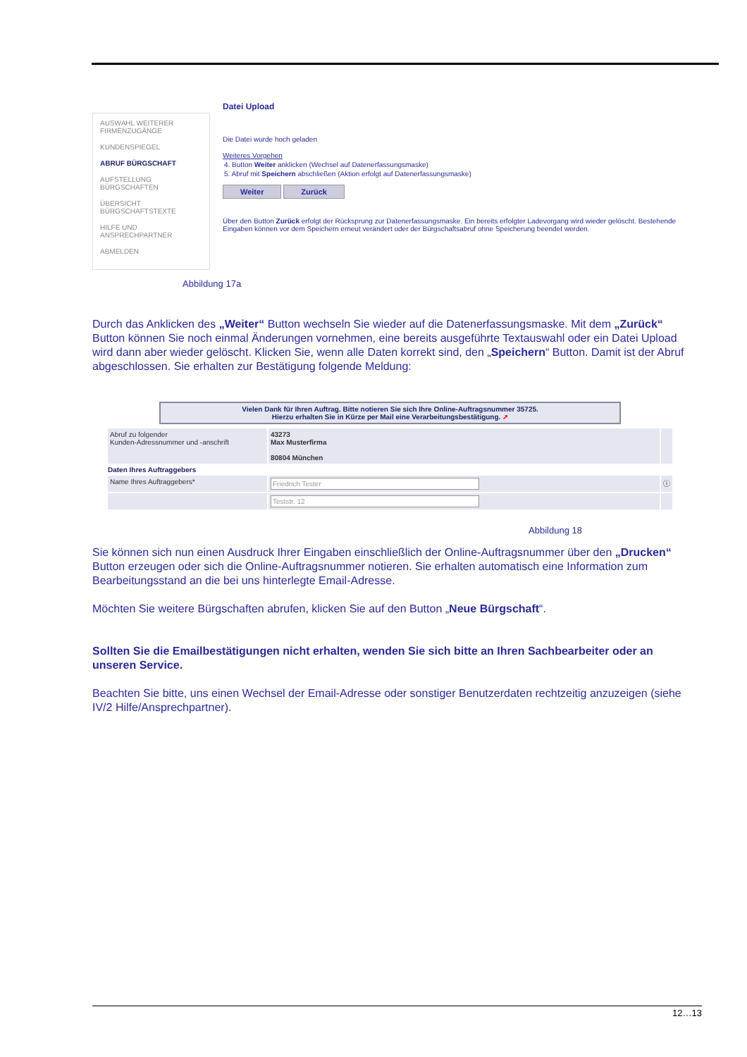AUSWAHL WEITERER FIRMENZUGÄNGE
KUNDENSPIEGEL
ABRUF BÜRGSCHAFT
AUFSTELLUNG BÜRGSCHAFTEN
ÜBERSICHT BÜRGSCHAFTSTEXTE
HILFE UND ANSPRECHPARTNER
ABMELDEN
Datei Upload
Die Datei wurde hoch geladen
Weiteres Vorgehen
4. Button Weiter anklicken (Wechsel auf Datenerfassungsmaske)
5. Abruf mit Speichern abschließen (Aktion erfolgt auf Datenerfassungsmaske)
Weiter Zurück
Über den Button Zurück erfolgt der Rücksprung zur Datenerfassungsmaske. Ein bereits erfolgter Ladevorgang wird wieder gelöscht. Bestehende Eingaben können vor dem Speichern erneut verändert oder der Bürgschaftsabruf ohne Speicherung beendet werden.
Abbildung 17a
Durch das Anklicken des „Weiter“ Button wechseln Sie wieder auf die Datenerfassungsmaske. Mit dem „Zurück“ Button können Sie noch einmal Änderungen vornehmen, eine bereits ausgeführte Textauswahl oder ein Datei Upload wird dann aber wieder gelöscht. Klicken Sie, wenn alle Daten korrekt sind, den „Speichern“ Button. Damit ist der Abruf abgeschlossen. Sie erhalten zur Bestätigung folgende Meldung:
Vielen Dank für Ihren Auftrag. Bitte notieren Sie sich Ihre Online-Auftragsnummer 35725.
Hierzu erhalten Sie in Kürze per Mail eine Verarbeitungsbestätigung. ➚
| Abruf zu folgender Kunden-Adressnummer und -anschrift | 43273 Max Musterfirma 80804 München | |
| Daten Ihres Auftraggebers | | |
| Name Ihres Auftraggebers* | Friedrich Tester | ⓘ |
| | Teststr. 12 | |
Abbildung 18
Sie können sich nun einen Ausdruck Ihrer Eingaben einschließlich der Online-Auftragsnummer über den „Drucken“ Button erzeugen oder sich die Online-Auftragsnummer notieren. Sie erhalten automatisch eine Information zum Bearbeitungsstand an die bei uns hinterlegte Email-Adresse.
Möchten Sie weitere Bürgschaften abrufen, klicken Sie auf den Button „Neue Bürgschaft“.
Sollten Sie die Emailbestätigungen nicht erhalten, wenden Sie sich bitte an Ihren Sachbearbeiter oder an unseren Service.
Beachten Sie bitte, uns einen Wechsel der Email-Adresse oder sonstiger Benutzerdaten rechtzeitig anzuzeigen (siehe IV/2 Hilfe/Ansprechpartner).
12…13